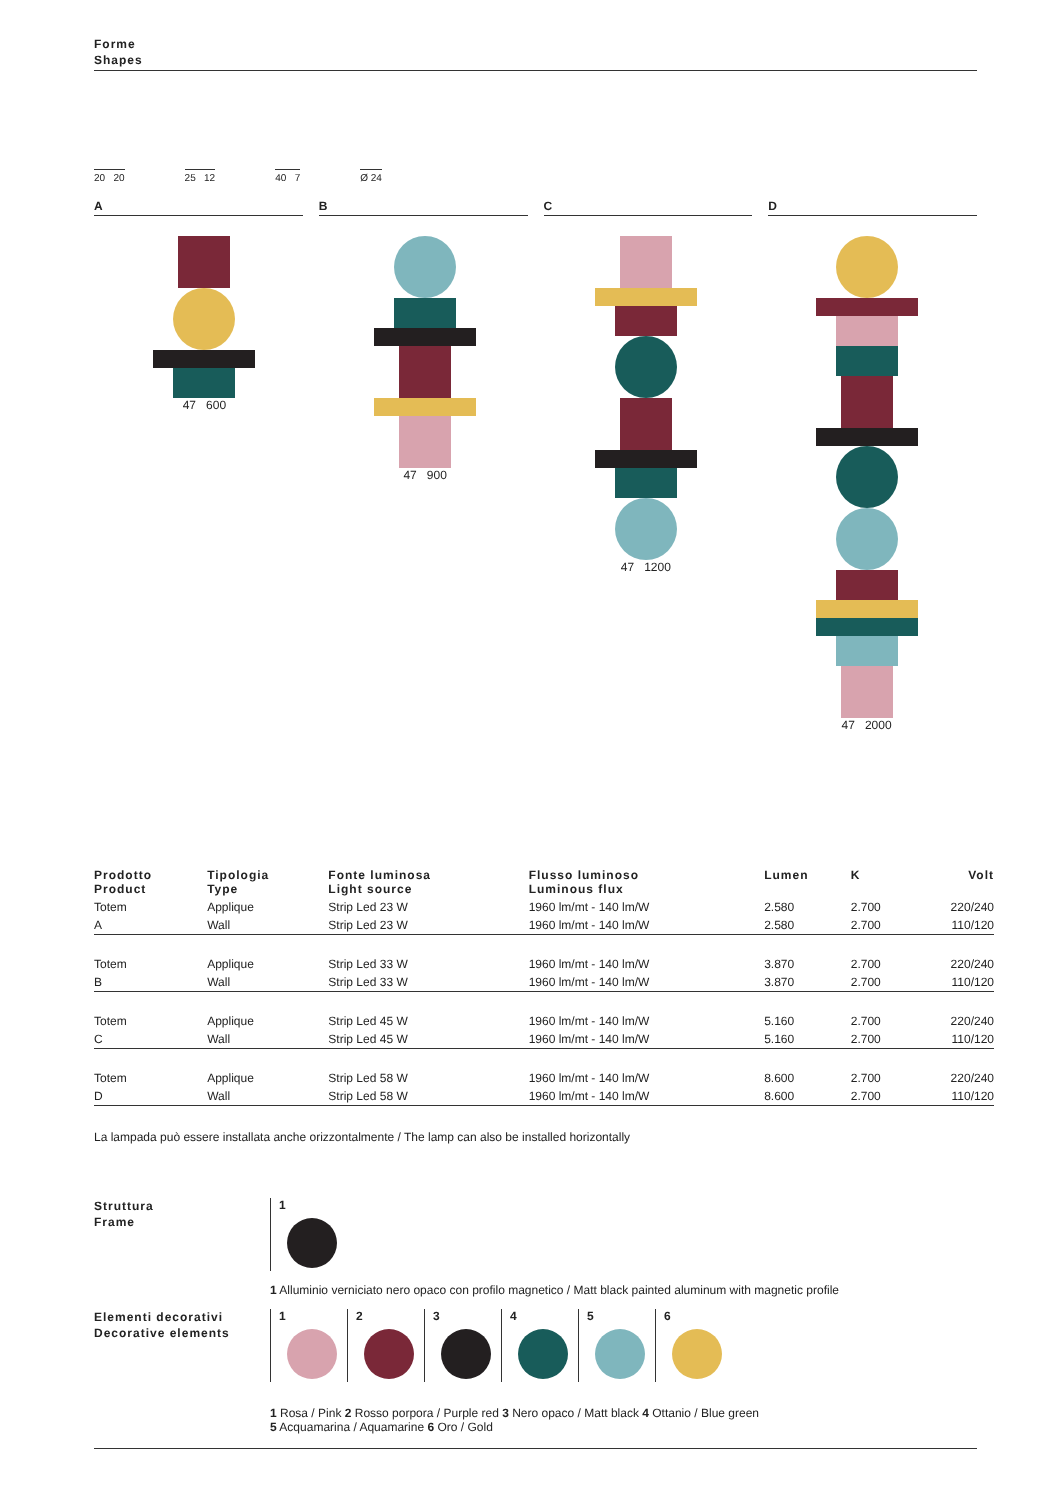Forme
Shapes
20 20
25 12
40 7
Ø 24
A B C D
47 600 47 900 47 1200 47 2000
| Prodotto Product | Tipologia Type | Fonte luminosa Light source | Flusso luminoso Luminous flux | Lumen | K | Volt |
| --- | --- | --- | --- | --- | --- | --- |
| Totem | Applique | Strip Led 23 W | 1960 lm/mt - 140 lm/W | 2.580 | 2.700 | 220/240 |
| A | Wall | Strip Led 23 W | 1960 lm/mt - 140 lm/W | 2.580 | 2.700 | 110/120 |
| Totem | Applique | Strip Led 33 W | 1960 lm/mt - 140 lm/W | 3.870 | 2.700 | 220/240 |
| B | Wall | Strip Led 33 W | 1960 lm/mt - 140 lm/W | 3.870 | 2.700 | 110/120 |
| Totem | Applique | Strip Led 45 W | 1960 lm/mt - 140 lm/W | 5.160 | 2.700 | 220/240 |
| C | Wall | Strip Led 45 W | 1960 lm/mt - 140 lm/W | 5.160 | 2.700 | 110/120 |
| Totem | Applique | Strip Led 58 W | 1960 lm/mt - 140 lm/W | 8.600 | 2.700 | 220/240 |
| D | Wall | Strip Led 58 W | 1960 lm/mt - 140 lm/W | 8.600 | 2.700 | 110/120 |
La lampada può essere installata anche orizzontalmente / The lamp can also be installed horizontally
Struttura
Frame
1
1 Alluminio verniciato nero opaco con profilo magnetico / Matt black painted aluminum with magnetic profile
Elementi decorativi
Decorative elements
1
2
3
4
5
6
1 Rosa / Pink 2 Rosso porpora / Purple red 3 Nero opaco / Matt black 4 Ottanio / Blue green
5 Acquamarina / Aquamarine 6 Oro / Gold